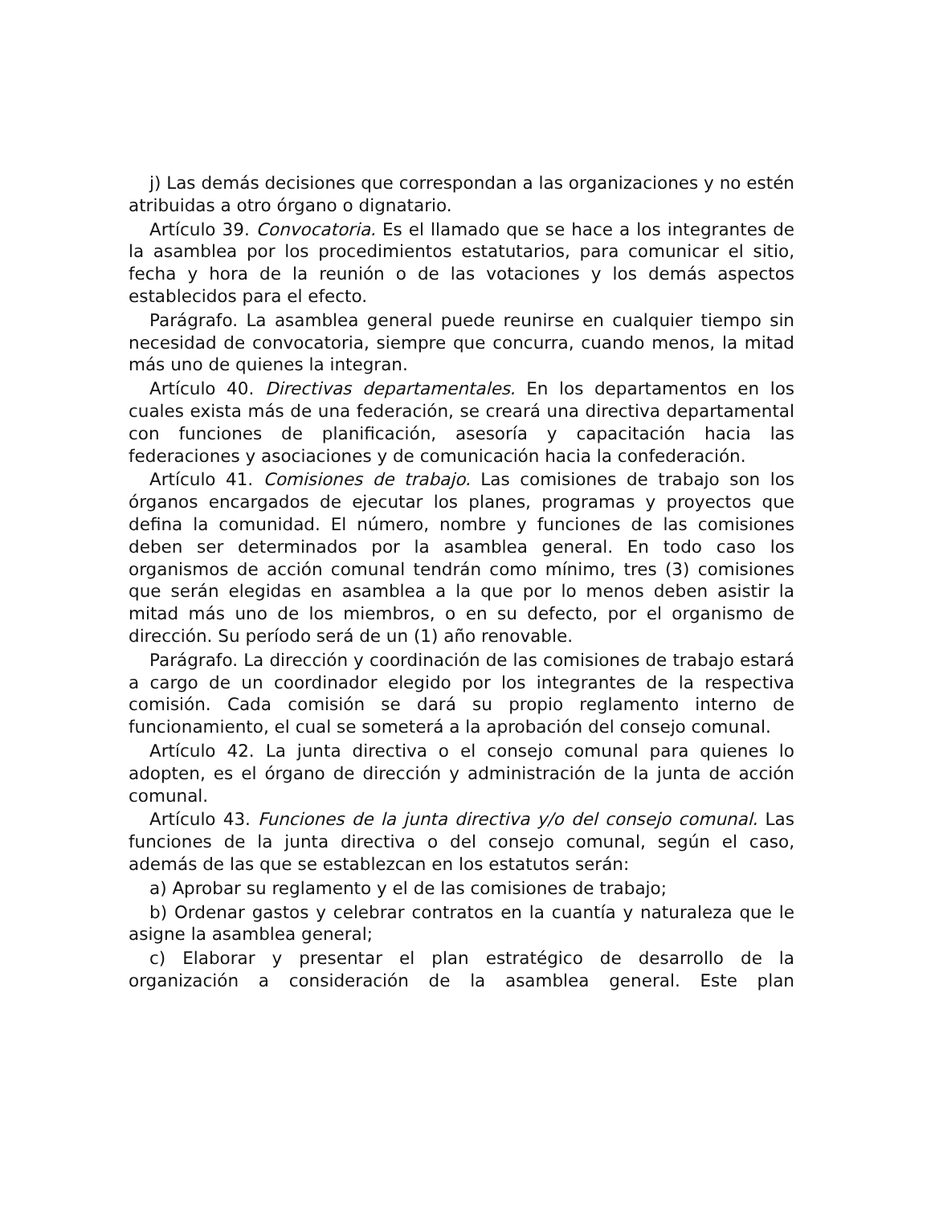j) Las demás decisiones que correspondan a las organizaciones y no estén atribuidas a otro órgano o dignatario.
Artículo 39. Convocatoria. Es el llamado que se hace a los integrantes de la asamblea por los procedimientos estatutarios, para comunicar el sitio, fecha y hora de la reunión o de las votaciones y los demás aspectos establecidos para el efecto.
Parágrafo. La asamblea general puede reunirse en cualquier tiempo sin necesidad de convocatoria, siempre que concurra, cuando menos, la mitad más uno de quienes la integran.
Artículo 40. Directivas departamentales. En los departamentos en los cuales exista más de una federación, se creará una directiva departamental con funciones de planificación, asesoría y capacitación hacia las federaciones y asociaciones y de comunicación hacia la confederación.
Artículo 41. Comisiones de trabajo. Las comisiones de trabajo son los órganos encargados de ejecutar los planes, programas y proyectos que defina la comunidad. El número, nombre y funciones de las comisiones deben ser determinados por la asamblea general. En todo caso los organismos de acción comunal tendrán como mínimo, tres (3) comisiones que serán elegidas en asamblea a la que por lo menos deben asistir la mitad más uno de los miembros, o en su defecto, por el organismo de dirección. Su período será de un (1) año renovable.
Parágrafo. La dirección y coordinación de las comisiones de trabajo estará a cargo de un coordinador elegido por los integrantes de la respectiva comisión. Cada comisión se dará su propio reglamento interno de funcionamiento, el cual se someterá a la aprobación del consejo comunal.
Artículo 42. La junta directiva o el consejo comunal para quienes lo adopten, es el órgano de dirección y administración de la junta de acción comunal.
Artículo 43. Funciones de la junta directiva y/o del consejo comunal. Las funciones de la junta directiva o del consejo comunal, según el caso, además de las que se establezcan en los estatutos serán:
a) Aprobar su reglamento y el de las comisiones de trabajo;
b) Ordenar gastos y celebrar contratos en la cuantía y naturaleza que le asigne la asamblea general;
c) Elaborar y presentar el plan estratégico de desarrollo de la organización a consideración de la asamblea general. Este plan